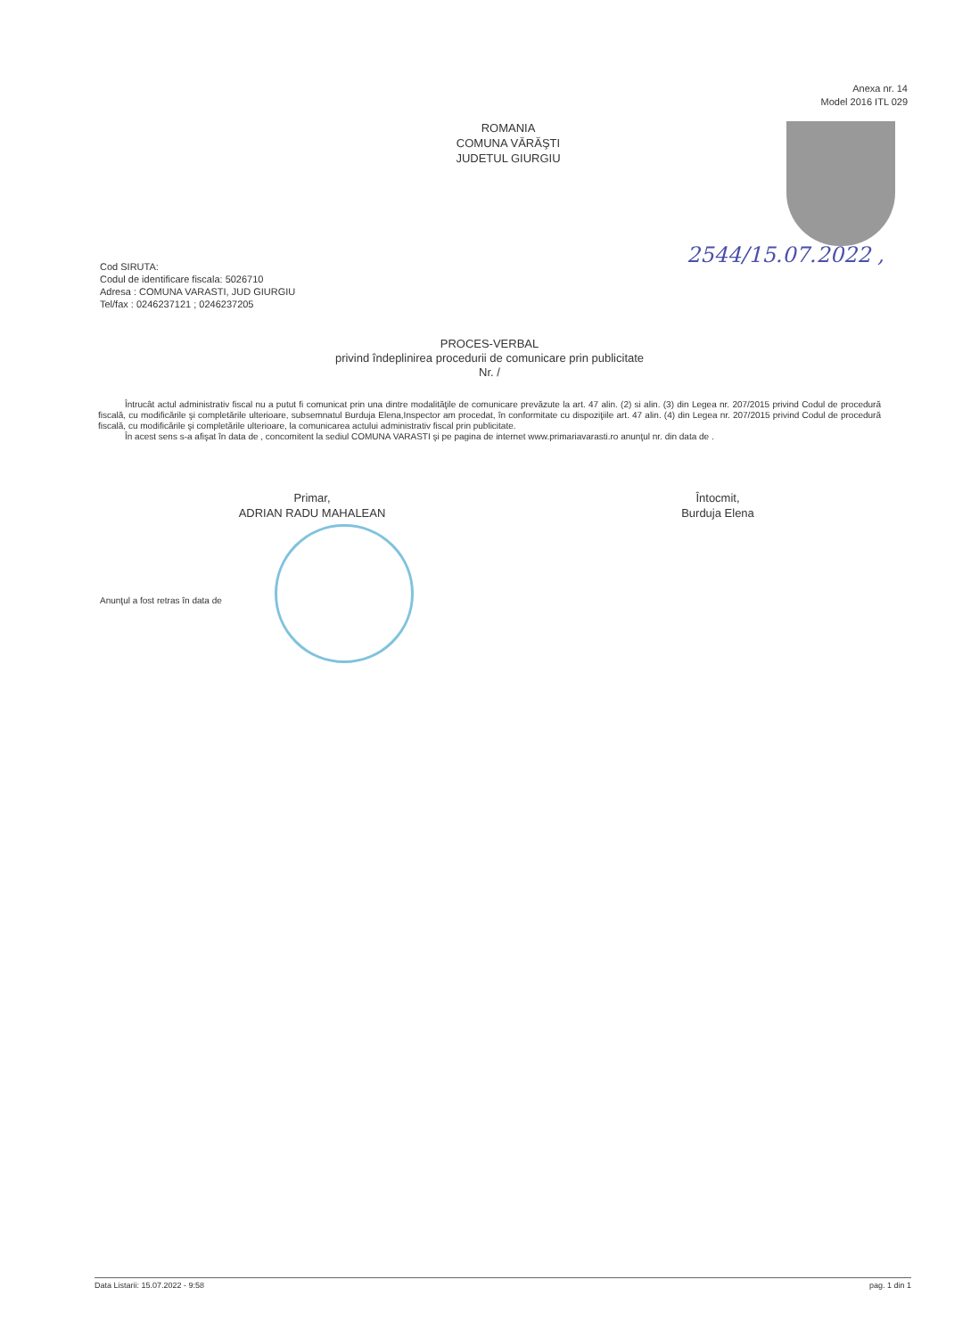Anexa nr. 14
Model 2016 ITL 029
ROMANIA
COMUNA VĂRĂŞTI
JUDETUL GIURGIU
2544/15.07.2022 ,
Cod SIRUTA:
Codul de identificare fiscala: 5026710
Adresa : COMUNA VARASTI, JUD GIURGIU
Tel/fax : 0246237121 ; 0246237205
PROCES-VERBAL
privind îndeplinirea procedurii de comunicare prin publicitate
Nr. /
Întrucât actul administrativ fiscal nu a putut fi comunicat prin una dintre modalităţile de comunicare prevăzute la art. 47 alin. (2) si alin. (3) din Legea nr. 207/2015 privind Codul de procedură fiscală, cu modificările şi completările ulterioare, subsemnatul Burduja Elena,Inspector am procedat, în conformitate cu dispoziţiile art. 47 alin. (4) din Legea nr. 207/2015 privind Codul de procedură fiscală, cu modificările şi completările ulterioare, la comunicarea actului administrativ fiscal prin publicitate.
În acest sens s-a afişat în data de , concomitent la sediul COMUNA VARASTI şi pe pagina de internet www.primariavarasti.ro anunţul nr. din data de .
Primar,
ADRIAN RADU MAHALEAN
Întocmit,
Burduja Elena
Anunţul a fost retras în data de
Data Listarii: 15.07.2022 - 9:58 pag. 1 din 1